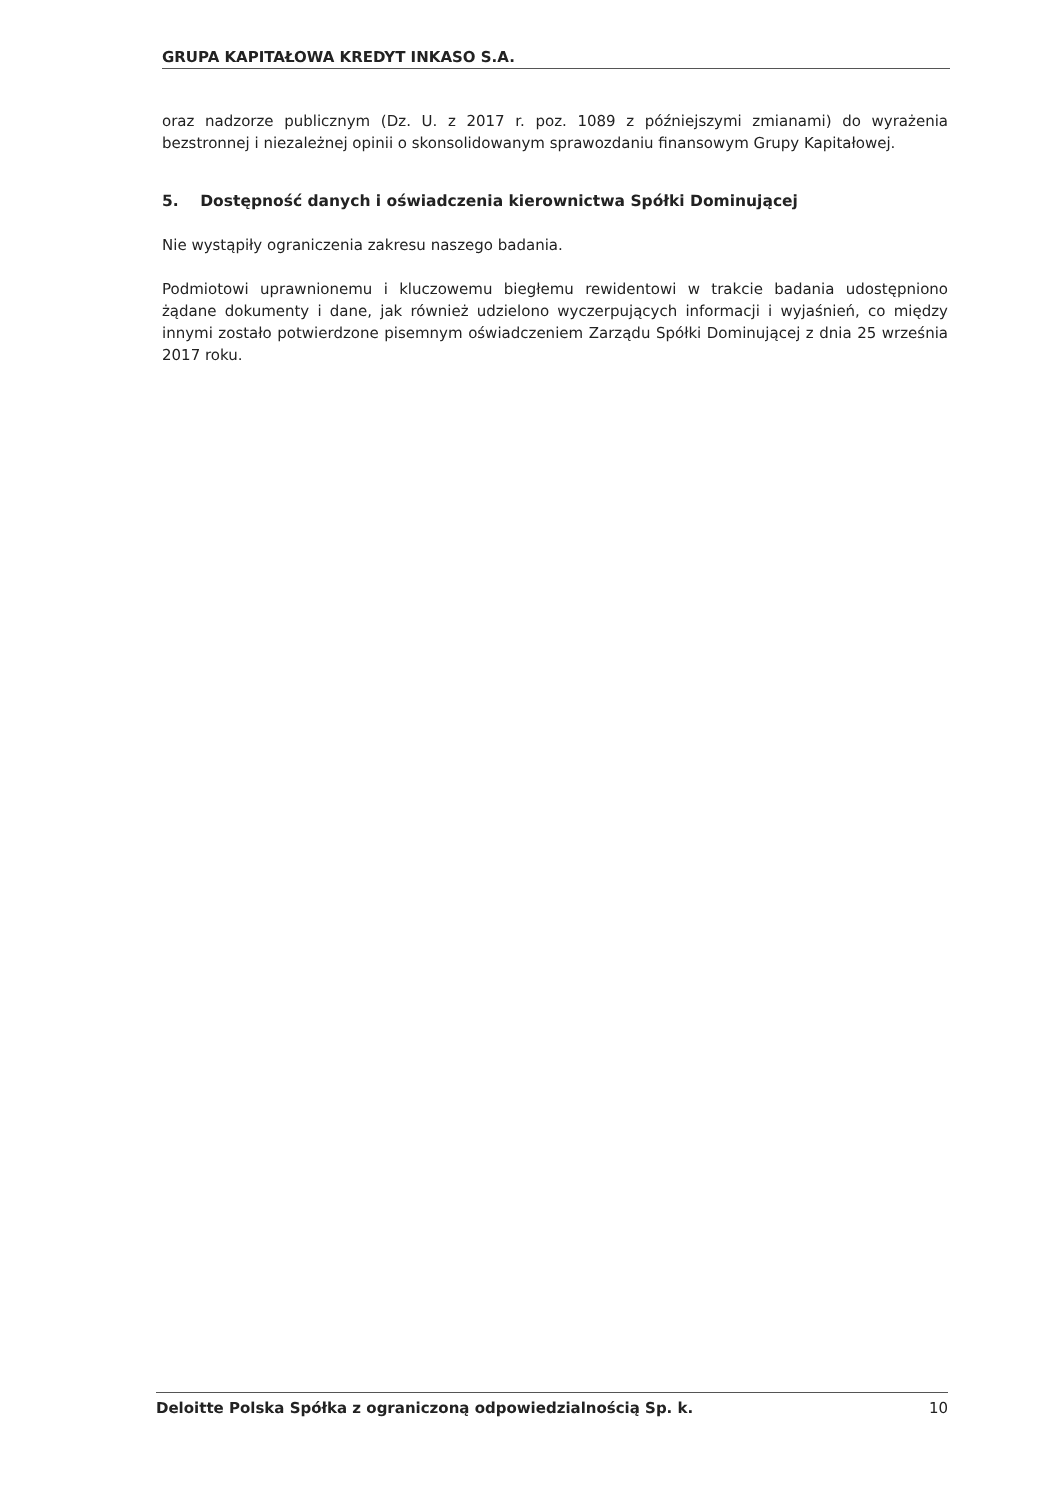GRUPA KAPITAŁOWA KREDYT INKASO S.A.
oraz nadzorze publicznym (Dz. U. z 2017 r. poz. 1089 z późniejszymi zmianami) do wyrażenia bezstronnej i niezależnej opinii o skonsolidowanym sprawozdaniu finansowym Grupy Kapitałowej.
5. Dostępność danych i oświadczenia kierownictwa Spółki Dominującej
Nie wystąpiły ograniczenia zakresu naszego badania.
Podmiotowi uprawnionemu i kluczowemu biegłemu rewidentowi w trakcie badania udostępniono żądane dokumenty i dane, jak również udzielono wyczerpujących informacji i wyjaśnień, co między innymi zostało potwierdzone pisemnym oświadczeniem Zarządu Spółki Dominującej z dnia 25 września 2017 roku.
Deloitte Polska Spółka z ograniczoną odpowiedzialnością Sp. k. 10